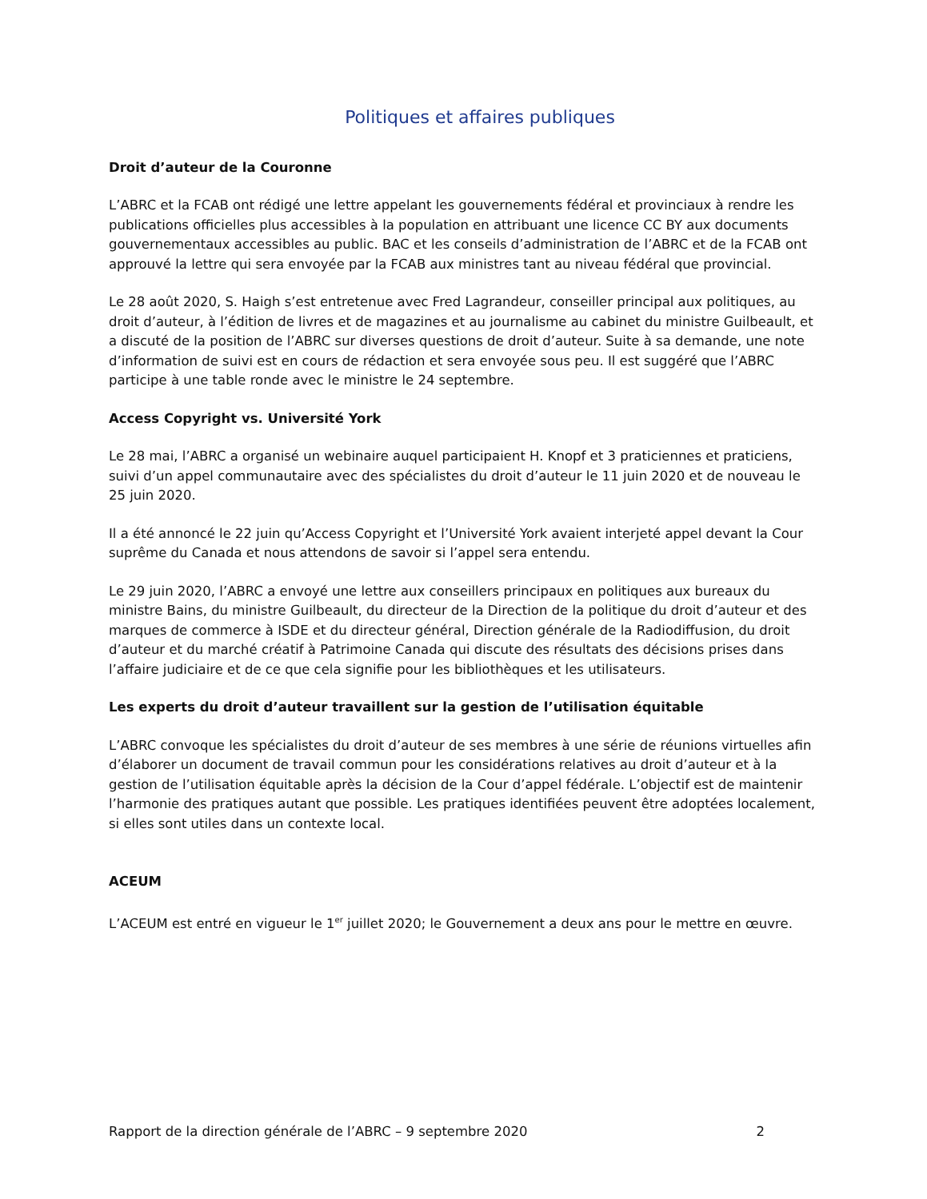Politiques et affaires publiques
Droit d’auteur de la Couronne
L’ABRC et la FCAB ont rédigé une lettre appelant les gouvernements fédéral et provinciaux à rendre les publications officielles plus accessibles à la population en attribuant une licence CC BY aux documents gouvernementaux accessibles au public. BAC et les conseils d’administration de l’ABRC et de la FCAB ont approuvé la lettre qui sera envoyée par la FCAB aux ministres tant au niveau fédéral que provincial.
Le 28 août 2020, S. Haigh s’est entretenue avec Fred Lagrandeur, conseiller principal aux politiques, au droit d’auteur, à l’édition de livres et de magazines et au journalisme au cabinet du ministre Guilbeault, et a discuté de la position de l’ABRC sur diverses questions de droit d’auteur. Suite à sa demande, une note d’information de suivi est en cours de rédaction et sera envoyée sous peu. Il est suggéré que l’ABRC participe à une table ronde avec le ministre le 24 septembre.
Access Copyright vs. Université York
Le 28 mai, l’ABRC a organisé un webinaire auquel participaient H. Knopf et 3 praticiennes et praticiens, suivi d’un appel communautaire avec des spécialistes du droit d’auteur le 11 juin 2020 et de nouveau le 25 juin 2020.
Il a été annoncé le 22 juin qu’Access Copyright et l’Université York avaient interjeté appel devant la Cour suprême du Canada et nous attendons de savoir si l’appel sera entendu.
Le 29 juin 2020, l’ABRC a envoyé une lettre aux conseillers principaux en politiques aux bureaux du ministre Bains, du ministre Guilbeault, du directeur de la Direction de la politique du droit d’auteur et des marques de commerce à ISDE et du directeur général, Direction générale de la Radiodiffusion, du droit d’auteur et du marché créatif à Patrimoine Canada qui discute des résultats des décisions prises dans l’affaire judiciaire et de ce que cela signifie pour les bibliothèques et les utilisateurs.
Les experts du droit d’auteur travaillent sur la gestion de l’utilisation équitable
L’ABRC convoque les spécialistes du droit d’auteur de ses membres à une série de réunions virtuelles afin d’élaborer un document de travail commun pour les considérations relatives au droit d’auteur et à la gestion de l’utilisation équitable après la décision de la Cour d’appel fédérale. L’objectif est de maintenir l’harmonie des pratiques autant que possible. Les pratiques identifiées peuvent être adoptées localement, si elles sont utiles dans un contexte local.
ACEUM
L’ACEUM est entré en vigueur le 1<sup>er</sup> juillet 2020; le Gouvernement a deux ans pour le mettre en œuvre.
Rapport de la direction générale de l’ABRC – 9 septembre 2020 2